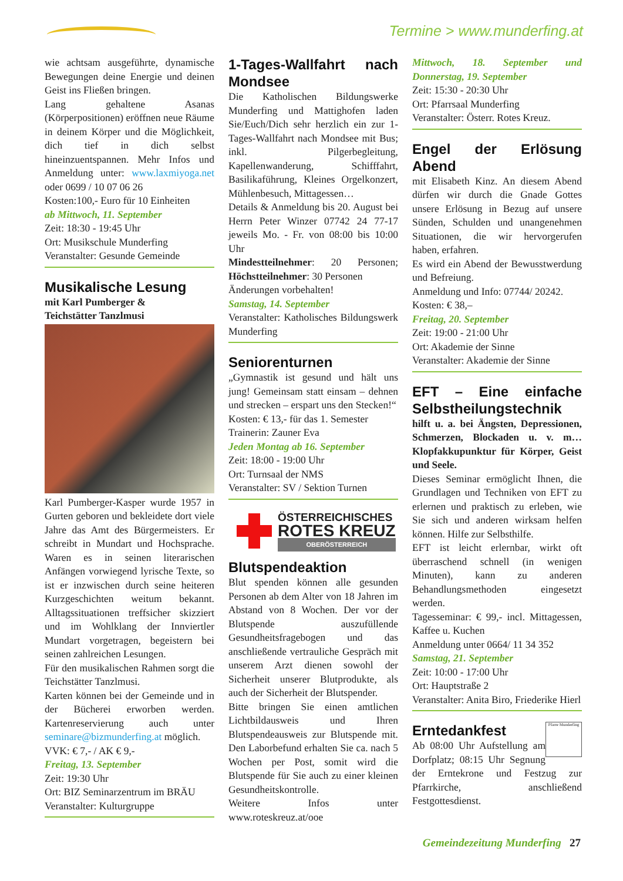Termine > www.munderfing.at
wie achtsam ausgeführte, dynamische Bewegungen deine Energie und deinen Geist ins Fließen bringen.
Lang gehaltene Asanas (Körperpositionen) eröffnen neue Räume in deinem Körper und die Möglichkeit, dich tief in dich selbst hineinzuentspannen. Mehr Infos und Anmeldung unter: www.laxmiyoga.net oder 0699 / 10 07 06 26
Kosten:100,- Euro für 10 Einheiten
ab Mittwoch, 11. September
Zeit: 18:30 - 19:45 Uhr
Ort: Musikschule Munderfing
Veranstalter: Gesunde Gemeinde
Musikalische Lesung
mit Karl Pumberger &
Teichstätter Tanzlmusi
Karl Pumberger-Kasper wurde 1957 in Gurten geboren und bekleidete dort viele Jahre das Amt des Bürgermeisters. Er schreibt in Mundart und Hochsprache. Waren es in seinen literarischen Anfängen vorwiegend lyrische Texte, so ist er inzwischen durch seine heiteren Kurzgeschichten weitum bekannt. Alltagssituationen treffsicher skizziert und im Wohlklang der Innviertler Mundart vorgetragen, begeistern bei seinen zahlreichen Lesungen.
Für den musikalischen Rahmen sorgt die Teichstätter Tanzlmusi.
Karten können bei der Gemeinde und in der Bücherei erworben werden. Kartenreservierung auch unter seminare@bizmunderfing.at möglich.
VVK: € 7,- / AK € 9,-
Freitag, 13. September
Zeit: 19:30 Uhr
Ort: BIZ Seminarzentrum im BRÄU
Veranstalter: Kulturgruppe
1-Tages-Wallfahrt nach Mondsee
Die Katholischen Bildungswerke Munderfing und Mattighofen laden Sie/Euch/Dich sehr herzlich ein zur 1-Tages-Wallfahrt nach Mondsee mit Bus; inkl. Pilgerbegleitung, Kapellenwanderung, Schifffahrt, Basilikaführung, Kleines Orgelkonzert, Mühlenbesuch, Mittagessen…
Details & Anmeldung bis 20. August bei Herrn Peter Winzer 07742 24 77-17 jeweils Mo. - Fr. von 08:00 bis 10:00 Uhr
Mindestteilnehmer: 20 Personen; Höchstteilnehmer: 30 Personen
Änderungen vorbehalten!
Samstag, 14. September
Veranstalter: Katholisches Bildungswerk Munderfing
Seniorenturnen
„Gymnastik ist gesund und hält uns jung! Gemeinsam statt einsam – dehnen und strecken – erspart uns den Stecken!“
Kosten: € 13,- für das 1. Semester
Trainerin: Zauner Eva
Jeden Montag ab 16. September
Zeit: 18:00 - 19:00 Uhr
Ort: Turnsaal der NMS
Veranstalter: SV / Sektion Turnen
ÖSTERREICHISCHES
ROTES KREUZ
OBERÖSTERREICH
Blutspendeaktion
Blut spenden können alle gesunden Personen ab dem Alter von 18 Jahren im Abstand von 8 Wochen. Der vor der Blutspende auszufüllende Gesundheitsfragebogen und das anschließende vertrauliche Gespräch mit unserem Arzt dienen sowohl der Sicherheit unserer Blutprodukte, als auch der Sicherheit der Blutspender.
Bitte bringen Sie einen amtlichen Lichtbildausweis und Ihren Blutspendeausweis zur Blutspende mit. Den Laborbefund erhalten Sie ca. nach 5 Wochen per Post, somit wird die Blutspende für Sie auch zu einer kleinen Gesundheitskontrolle.
Weitere Infos unter www.roteskreuz.at/ooe
Mittwoch, 18. September und Donnerstag, 19. September
Zeit: 15:30 - 20:30 Uhr
Ort: Pfarrsaal Munderfing
Veranstalter: Österr. Rotes Kreuz.
Engel der Erlösung Abend
mit Elisabeth Kinz. An diesem Abend dürfen wir durch die Gnade Gottes unsere Erlösung in Bezug auf unsere Sünden, Schulden und unangenehmen Situationen, die wir hervorgerufen haben, erfahren.
Es wird ein Abend der Bewusstwerdung und Befreiung.
Anmeldung und Info: 07744/ 20242.
Kosten: € 38,–
Freitag, 20. September
Zeit: 19:00 - 21:00 Uhr
Ort: Akademie der Sinne
Veranstalter: Akademie der Sinne
EFT – Eine einfache Selbstheilungstechnik
hilft u. a. bei Ängsten, Depressionen, Schmerzen, Blockaden u. v. m… Klopfakkupunktur für Körper, Geist und Seele.
Dieses Seminar ermöglicht Ihnen, die Grundlagen und Techniken von EFT zu erlernen und praktisch zu erleben, wie Sie sich und anderen wirksam helfen können. Hilfe zur Selbsthilfe.
EFT ist leicht erlernbar, wirkt oft überraschend schnell (in wenigen Minuten), kann zu anderen Behandlungsmethoden eingesetzt werden.
Tagesseminar: € 99,- incl. Mittagessen, Kaffee u. Kuchen
Anmeldung unter 0664/ 11 34 352
Samstag, 21. September
Zeit: 10:00 - 17:00 Uhr
Ort: Hauptstraße 2
Veranstalter: Anita Biro, Friederike Hierl
Pfarre Munderfing
Erntedankfest
Ab 08:00 Uhr Aufstellung am Dorfplatz; 08:15 Uhr Segnung der Erntekrone und Festzug zur Pfarrkirche, anschließend Festgottesdienst.
Gemeindezeitung Munderfing 27